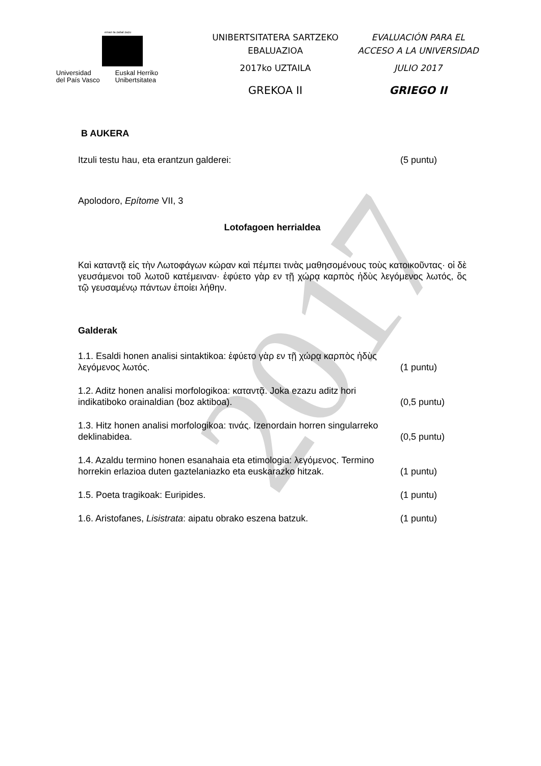2017
eman ta zabal zazu
Universidad
del País Vasco
Euskal Herriko
Unibertsitatea
UNIBERTSITATERA SARTZEKO
EBALUAZIOA
2017ko UZTAILA
GREKOA II
EVALUACIÓN PARA EL
ACCESO A LA UNIVERSIDAD
JULIO 2017
GRIEGO II
B AUKERA
Itzuli testu hau, eta erantzun galderei: (5 puntu)
Apolodoro, Epítome VII, 3
Lotofagoen herrialdea
Καὶ καταντᾷ εἰς τὴν Λωτοφάγων κώραν καὶ πέμπει τινὰς μαθησομένους τοὺς κατοικοῦντας· οἱ δὲ γευσάμενοι τοῦ λωτοῦ κατέμειναν· ἐφύετο γὰρ εν τῇ χώρᾳ καρπὸς ἡδὺς λεγόμενος λωτός, ὃς τῷ γευσαμένῳ πάντων ἐποίει λήθην.
Galderak
1.1. Esaldi honen analisi sintaktikoa: ἐφύετο γὰρ εν τῇ χώρᾳ καρπὸς ἡδὺς
λεγόμενος λωτός. (1 puntu)
1.2. Aditz honen analisi morfologikoa: καταντᾷ. Joka ezazu aditz hori
indikatiboko orainaldian (boz aktiboa). (0,5 puntu)
1.3. Hitz honen analisi morfologikoa: τινάς. Izenordain horren singularreko
deklinabidea. (0,5 puntu)
1.4. Azaldu termino honen esanahaia eta etimologia: λεγόμενος. Termino
horrekin erlazioa duten gaztelaniazko eta euskarazko hitzak. (1 puntu)
1.5. Poeta tragikoak: Euripides. (1 puntu)
1.6. Aristofanes, Lisistrata: aipatu obrako eszena batzuk. (1 puntu)